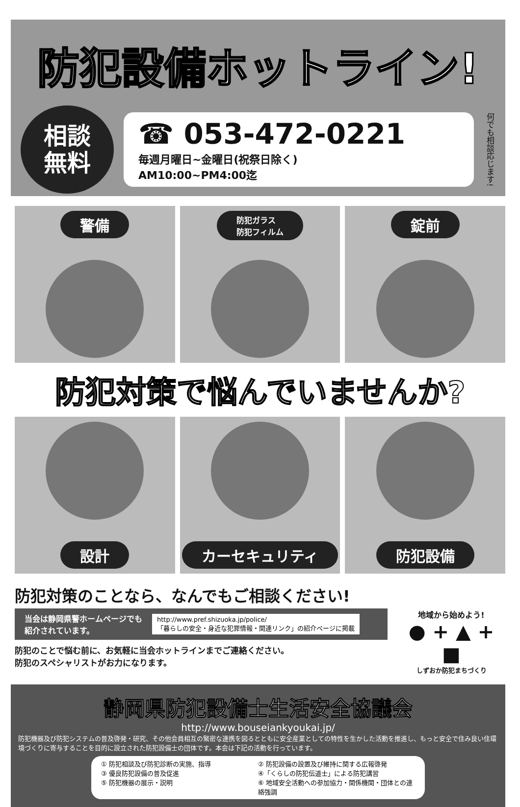防犯設備ホットライン!
相談
無料
☎ 053-472-0221
毎週月曜日~金曜日(祝祭日除く)
AM10:00~PM4:00迄
何でも相談応じます!
警備
防犯ガラス
防犯フィルム
錠前
防犯対策で悩んでいませんか?
設計
カーセキュリティ
防犯設備
防犯対策のことなら、なんでもご相談ください!
当会は静岡県警ホームページでも
紹介されています。
http://www.pref.shizuoka.jp/police/
「暮らしの安全・身近な犯罪情報・関連リンク」の紹介ページに掲載
防犯のことで悩む前に、お気軽に当会ホットラインまでご連絡ください。
防犯のスペシャリストがお力になります。
地域から始めよう!
● + ▲ + ■
しずおか防犯まちづくり
静岡県防犯設備士生活安全協議会
http://www.bouseiankyoukai.jp/
防犯機器及び防犯システムの普及啓発・研究、その他会員相互の緊密な連携を図るとともに安全産業としての特性を生かした活動を推進し、もっと安全で住み良い住環境づくりに寄与することを目的に設立された防犯設備士の団体です。本会は下記の活動を行っています。
① 防犯相談及び防犯診断の実施、指導
② 防犯設備の設置及び維持に関する広報啓発
③ 優良防犯設備の普及促進
④「くらしの防犯伝道士」による防犯講習
⑤ 防犯機器の展示・説明
⑥ 地域安全活動への参加協力・関係機関・団体との連絡強調